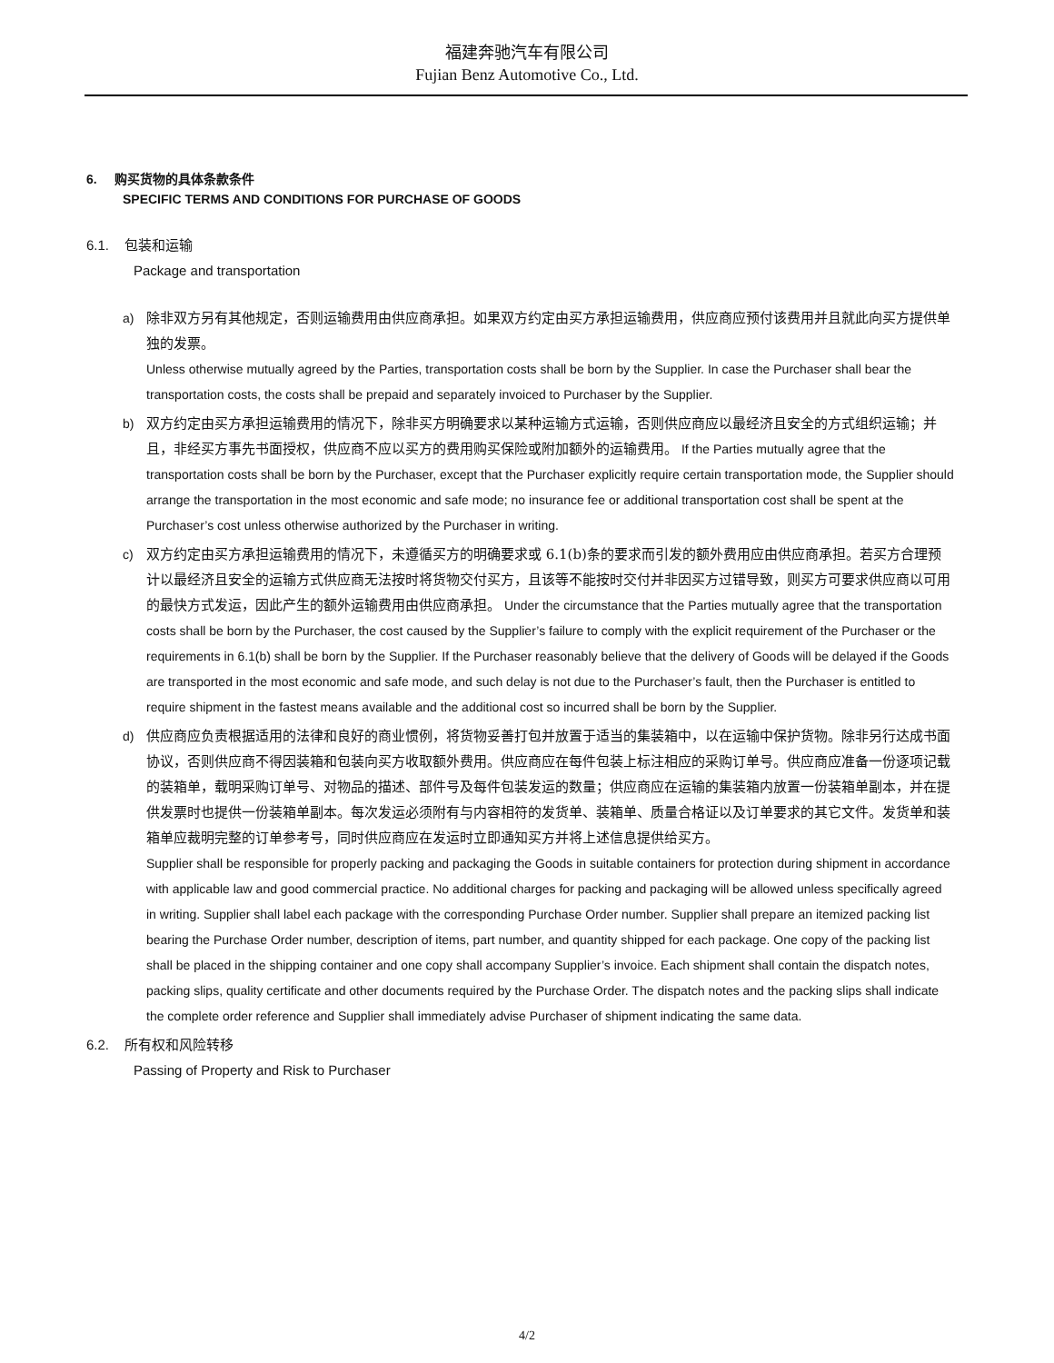福建奔驰汽车有限公司
Fujian Benz Automotive Co., Ltd.
6. 购买货物的具体条款条件
SPECIFIC TERMS AND CONDITIONS FOR PURCHASE OF GOODS
6.1. 包装和运输
Package and transportation
a) 除非双方另有其他规定，否则运输费用由供应商承担。如果双方约定由买方承担运输费用，供应商应预付该费用并且就此向买方提供单独的发票。
Unless otherwise mutually agreed by the Parties, transportation costs shall be born by the Supplier. In case the Purchaser shall bear the transportation costs, the costs shall be prepaid and separately invoiced to Purchaser by the Supplier.
b) 双方约定由买方承担运输费用的情况下，除非买方明确要求以某种运输方式运输，否则供应商应以最经济且安全的方式组织运输；并且，非经买方事先书面授权，供应商不应以买方的费用购买保险或附加额外的运输费用。 If the Parties mutually agree that the transportation costs shall be born by the Purchaser, except that the Purchaser explicitly require certain transportation mode, the Supplier should arrange the transportation in the most economic and safe mode; no insurance fee or additional transportation cost shall be spent at the Purchaser’s cost unless otherwise authorized by the Purchaser in writing.
c) 双方约定由买方承担运输费用的情况下，未遵循买方的明确要求或 6.1(b)条的要求而引发的额外费用应由供应商承担。若买方合理预计以最经济且安全的运输方式供应商无法按时将货物交付买方，且该等不能按时交付并非因买方过错导致，则买方可要求供应商以可用的最快方式发运，因此产生的额外运输费用由供应商承担。 Under the circumstance that the Parties mutually agree that the transportation costs shall be born by the Purchaser, the cost caused by the Supplier’s failure to comply with the explicit requirement of the Purchaser or the requirements in 6.1(b) shall be born by the Supplier. If the Purchaser reasonably believe that the delivery of Goods will be delayed if the Goods are transported in the most economic and safe mode, and such delay is not due to the Purchaser’s fault, then the Purchaser is entitled to require shipment in the fastest means available and the additional cost so incurred shall be born by the Supplier.
d) 供应商应负责根据适用的法律和良好的商业惯例，将货物妥善打包并放置于适当的集装箱中，以在运输中保护货物。除非另行达成书面协议，否则供应商不得因装箱和包装向买方收取额外费用。供应商应在每件包装上标注相应的采购订单号。供应商应准备一份逐项记载的装箱单，载明采购订单号、对物品的描述、部件号及每件包装发运的数量；供应商应在运输的集装箱内放置一份装箱单副本，并在提供发票时也提供一份装箱单副本。每次发运必须附有与内容相符的发货单、装箱单、质量合格证以及订单要求的其它文件。发货单和装箱单应裁明完整的订单参考号，同时供应商应在发运时立即通知买方并将上述信息提供给买方。
Supplier shall be responsible for properly packing and packaging the Goods in suitable containers for protection during shipment in accordance with applicable law and good commercial practice. No additional charges for packing and packaging will be allowed unless specifically agreed in writing. Supplier shall label each package with the corresponding Purchase Order number. Supplier shall prepare an itemized packing list bearing the Purchase Order number, description of items, part number, and quantity shipped for each package. One copy of the packing list shall be placed in the shipping container and one copy shall accompany Supplier’s invoice. Each shipment shall contain the dispatch notes, packing slips, quality certificate and other documents required by the Purchase Order. The dispatch notes and the packing slips shall indicate the complete order reference and Supplier shall immediately advise Purchaser of shipment indicating the same data.
6.2. 所有权和风险转移
Passing of Property and Risk to Purchaser
4/2